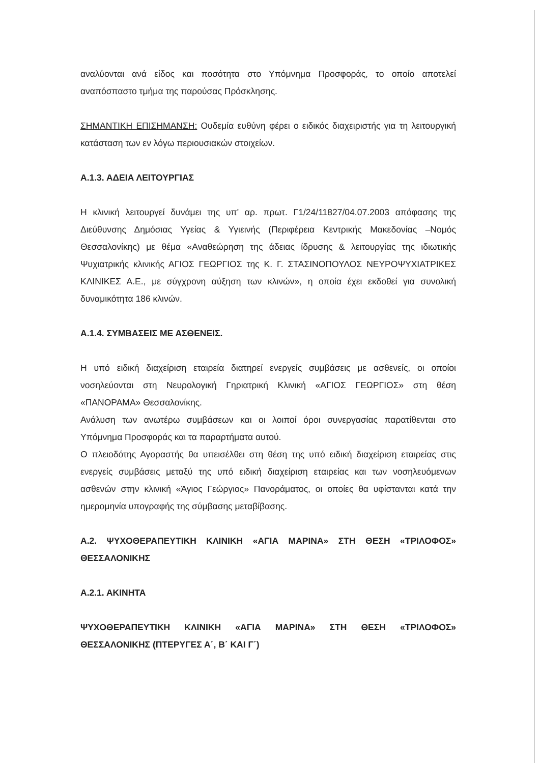αναλύονται ανά είδος και ποσότητα στο Υπόμνημα Προσφοράς, το οποίο αποτελεί αναπόσπαστο τμήμα της παρούσας Πρόσκλησης.
ΣΗΜΑΝΤΙΚΗ ΕΠΙΣΗΜΑΝΣΗ: Ουδεμία ευθύνη φέρει ο ειδικός διαχειριστής για τη λειτουργική κατάσταση των εν λόγω περιουσιακών στοιχείων.
Α.1.3. ΑΔΕΙΑ ΛΕΙΤΟΥΡΓΙΑΣ
Η κλινική λειτουργεί δυνάμει της υπ' αρ. πρωτ. Γ1/24/11827/04.07.2003 απόφασης της Διεύθυνσης Δημόσιας Υγείας & Υγιεινής (Περιφέρεια Κεντρικής Μακεδονίας –Νομός Θεσσαλονίκης) με θέμα «Αναθεώρηση της άδειας ίδρυσης & λειτουργίας της ιδιωτικής Ψυχιατρικής κλινικής ΑΓΙΟΣ ΓΕΩΡΓΙΟΣ της Κ. Γ. ΣΤΑΣΙΝΟΠΟΥΛΟΣ ΝΕΥΡΟΨΥΧΙΑΤΡΙΚΕΣ ΚΛΙΝΙΚΕΣ Α.Ε., με σύγχρονη αύξηση των κλινών», η οποία έχει εκδοθεί για συνολική δυναμικότητα 186 κλινών.
Α.1.4. ΣΥΜΒΑΣΕΙΣ ΜΕ ΑΣΘΕΝΕΙΣ.
Η υπό ειδική διαχείριση εταιρεία διατηρεί ενεργείς συμβάσεις με ασθενείς, οι οποίοι νοσηλεύονται στη Νευρολογική Γηριατρική Κλινική «ΑΓΙΟΣ ΓΕΩΡΓΙΟΣ» στη θέση «ΠΑΝΟΡΑΜΑ» Θεσσαλονίκης.
Ανάλυση των ανωτέρω συμβάσεων και οι λοιποί όροι συνεργασίας παρατίθενται στο Υπόμνημα Προσφοράς και τα παραρτήματα αυτού.
Ο πλειοδότης Αγοραστής θα υπεισέλθει στη θέση της υπό ειδική διαχείριση εταιρείας στις ενεργείς συμβάσεις μεταξύ της υπό ειδική διαχείριση εταιρείας και των νοσηλευόμενων ασθενών στην κλινική «Άγιος Γεώργιος» Πανοράματος, οι οποίες θα υφίστανται κατά την ημερομηνία υπογραφής της σύμβασης μεταβίβασης.
Α.2. ΨΥΧΟΘΕΡΑΠΕΥΤΙΚΗ ΚΛΙΝΙΚΗ «ΑΓΙΑ ΜΑΡΙΝΑ» ΣΤΗ ΘΕΣΗ «ΤΡΙΛΟΦΟΣ» ΘΕΣΣΑΛΟΝΙΚΗΣ
Α.2.1. ΑΚΙΝΗΤΑ
ΨΥΧΟΘΕΡΑΠΕΥΤΙΚΗ ΚΛΙΝΙΚΗ «ΑΓΙΑ ΜΑΡΙΝΑ» ΣΤΗ ΘΕΣΗ «ΤΡΙΛΟΦΟΣ» ΘΕΣΣΑΛΟΝΙΚΗΣ (ΠΤΕΡΥΓΕΣ Α΄, Β΄ ΚΑΙ Γ΄)